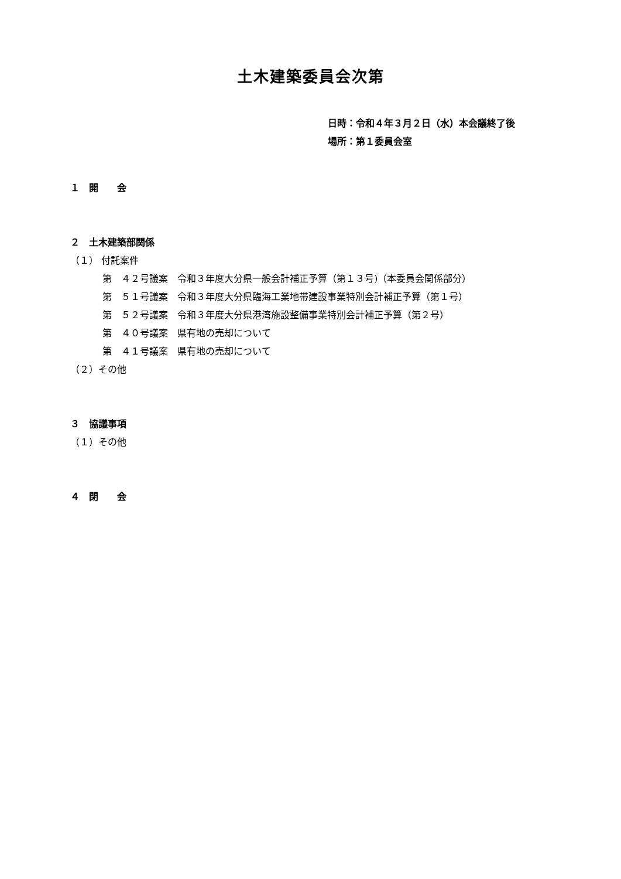土木建築委員会次第
日時：令和４年３月２日（水）本会議終了後
場所：第１委員会室
１　開　　会
２　土木建築部関係
（１） 付託案件
第　４２号議案　令和３年度大分県一般会計補正予算（第１３号)（本委員会関係部分）
第　５１号議案　令和３年度大分県臨海工業地帯建設事業特別会計補正予算（第１号）
第　５２号議案　令和３年度大分県港湾施設整備事業特別会計補正予算（第２号）
第　４０号議案　県有地の売却について
第　４１号議案　県有地の売却について
（２）その他
３　協議事項
（１）その他
４　閉　　会